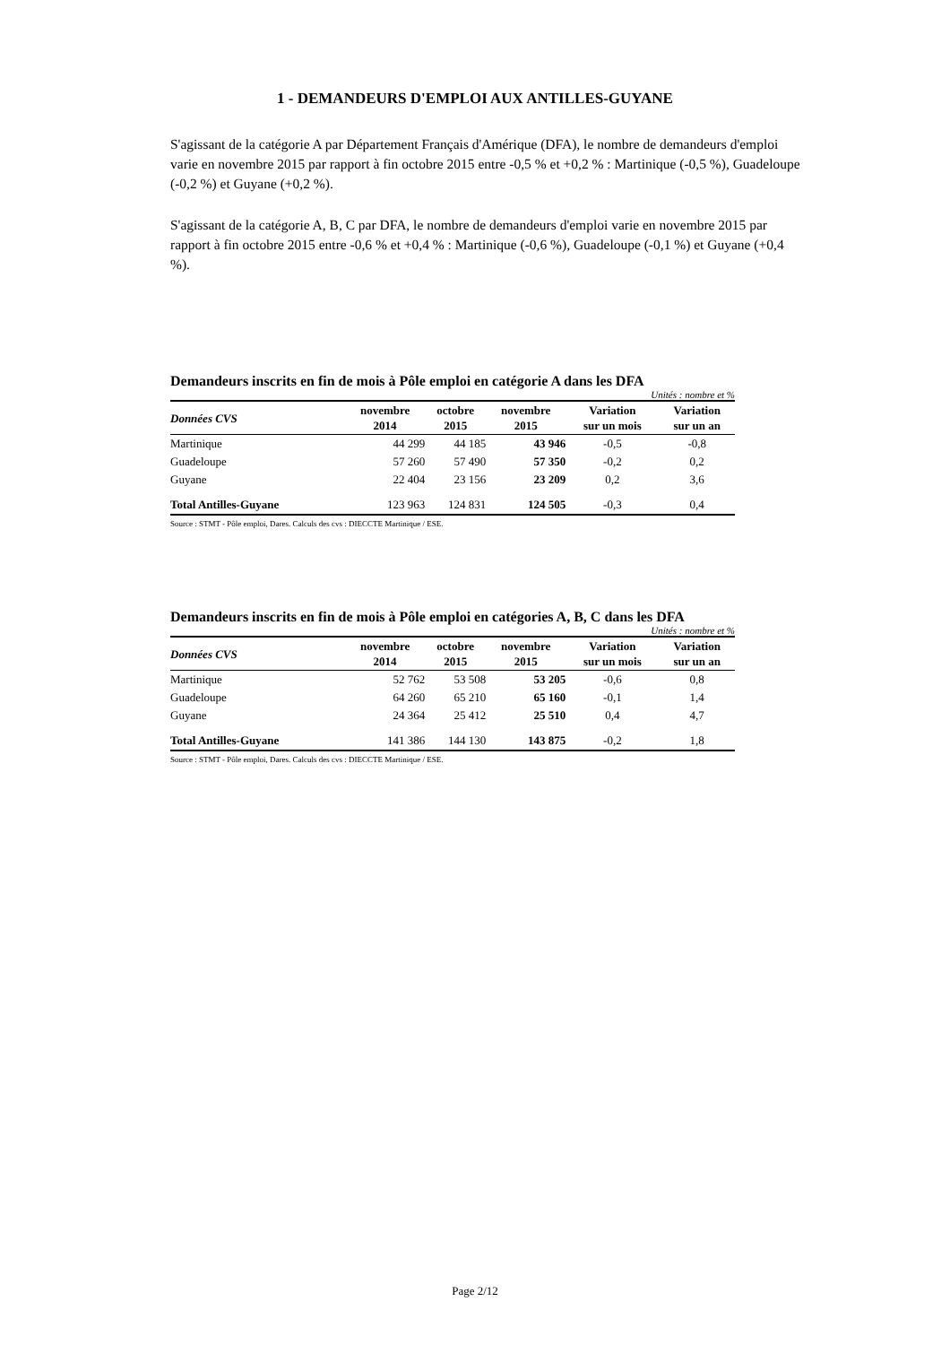1 - DEMANDEURS D'EMPLOI AUX ANTILLES-GUYANE
S'agissant de la catégorie A par Département Français d'Amérique (DFA), le nombre de demandeurs d'emploi varie en novembre 2015 par rapport à fin octobre 2015 entre -0,5 % et +0,2 % : Martinique (-0,5 %), Guadeloupe (-0,2 %) et Guyane (+0,2 %).
S'agissant de la catégorie A, B, C par DFA, le nombre de demandeurs d'emploi varie en novembre 2015 par rapport à fin octobre 2015 entre -0,6 % et +0,4 % : Martinique (-0,6 %), Guadeloupe (-0,1 %) et Guyane (+0,4 %).
Demandeurs inscrits en fin de mois à Pôle emploi en catégorie A dans les DFA
Unités : nombre et %
| Données CVS | novembre 2014 | octobre 2015 | novembre 2015 | Variation sur un mois | Variation sur un an |
| --- | --- | --- | --- | --- | --- |
| Martinique | 44 299 | 44 185 | 43 946 | -0,5 | -0,8 |
| Guadeloupe | 57 260 | 57 490 | 57 350 | -0,2 | 0,2 |
| Guyane | 22 404 | 23 156 | 23 209 | 0,2 | 3,6 |
| Total Antilles-Guyane | 123 963 | 124 831 | 124 505 | -0,3 | 0,4 |
Source : STMT - Pôle emploi, Dares. Calculs des cvs : DIECCTE Martinique / ESE.
Demandeurs inscrits en fin de mois à Pôle emploi en catégories A, B, C dans les DFA
Unités : nombre et %
| Données CVS | novembre 2014 | octobre 2015 | novembre 2015 | Variation sur un mois | Variation sur un an |
| --- | --- | --- | --- | --- | --- |
| Martinique | 52 762 | 53 508 | 53 205 | -0,6 | 0,8 |
| Guadeloupe | 64 260 | 65 210 | 65 160 | -0,1 | 1,4 |
| Guyane | 24 364 | 25 412 | 25 510 | 0,4 | 4,7 |
| Total Antilles-Guyane | 141 386 | 144 130 | 143 875 | -0,2 | 1,8 |
Source : STMT - Pôle emploi, Dares. Calculs des cvs : DIECCTE Martinique / ESE.
Page 2/12